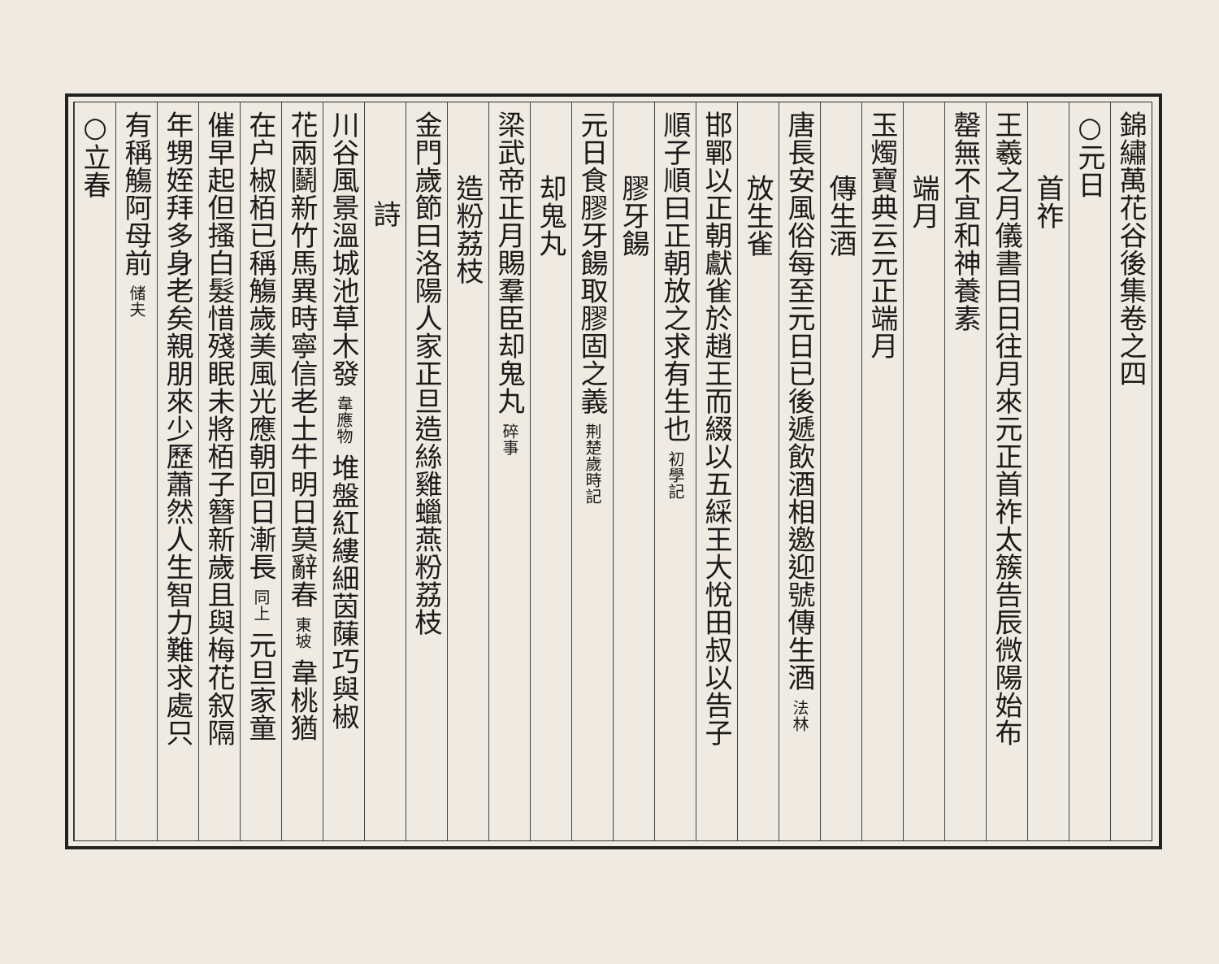錦繡萬花谷後集卷之四
○元日
首祚
王羲之月儀書曰日往月來元正首祚太簇告辰微陽始布
罄無不宜和神養素
端月
玉燭寶典云元正端月
傳生酒
唐長安風俗每至元日已後遞飲酒相邀迎號傳生酒 法林
放生雀
邯鄲以正朝獻雀於趙王而綴以五綵王大悅田叔以告子
順子順曰正朝放之求有生也 初學記
膠牙餳
元日食膠牙餳取膠固之義 荆楚歲時記
却鬼丸
梁武帝正月賜羣臣却鬼丸 碎事
造粉荔枝
金門歲節曰洛陽人家正旦造絲雞蠟燕粉荔枝
詩
川谷風景溫城池草木發 韋應物 堆盤紅縷細茵蔯巧與椒
花兩鬬新竹馬異時寧信老土牛明日莫辭春 東坡 韋桃猶
在户椒栢已稱觴歲美風光應朝回日漸長 同上 元旦家童
催早起但搔白髮惜殘眠未將栢子簪新歲且與梅花叙隔
年甥姪拜多身老矣親朋來少歷蕭然人生智力難求處只
有稱觴阿母前 储夫
○立春